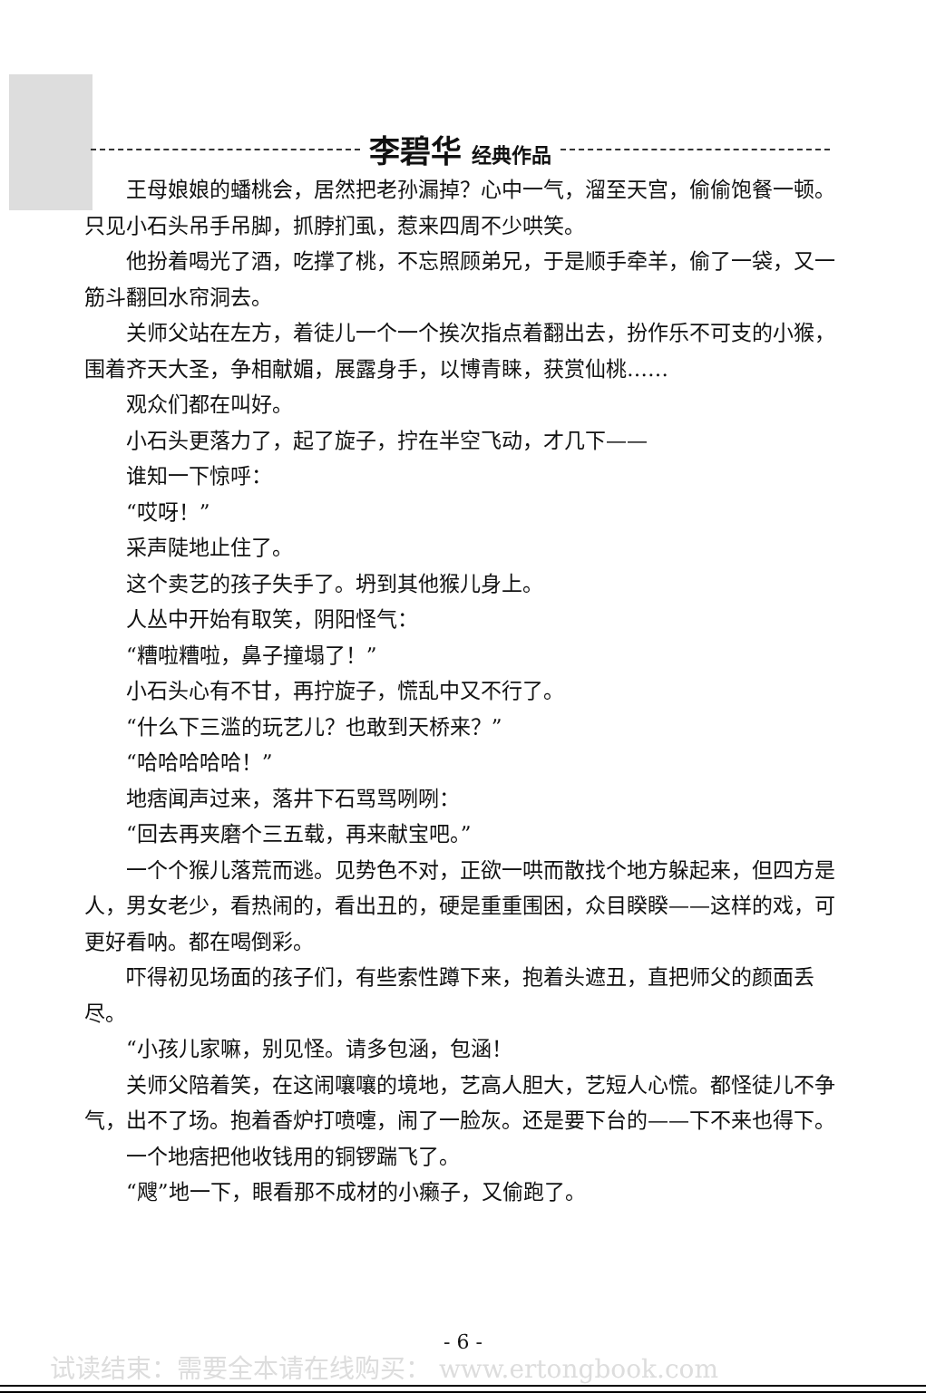李碧华 经典作品
王母娘娘的蟠桃会，居然把老孙漏掉？心中一气，溜至天宫，偷偷饱餐一顿。只见小石头吊手吊脚，抓脖扪虱，惹来四周不少哄笑。
他扮着喝光了酒，吃撑了桃，不忘照顾弟兄，于是顺手牵羊，偷了一袋，又一筋斗翻回水帘洞去。
关师父站在左方，着徒儿一个一个挨次指点着翻出去，扮作乐不可支的小猴，围着齐天大圣，争相献媚，展露身手，以博青睐，获赏仙桃……
观众们都在叫好。
小石头更落力了，起了旋子，拧在半空飞动，才几下——
谁知一下惊呼：
“哎呀！”
采声陡地止住了。
这个卖艺的孩子失手了。坍到其他猴儿身上。
人丛中开始有取笑，阴阳怪气：
“糟啦糟啦，鼻子撞塌了！”
小石头心有不甘，再拧旋子，慌乱中又不行了。
“什么下三滥的玩艺儿？也敢到天桥来？”
“哈哈哈哈哈！”
地痞闻声过来，落井下石骂骂咧咧：
“回去再夹磨个三五载，再来献宝吧。”
一个个猴儿落荒而逃。见势色不对，正欲一哄而散找个地方躲起来，但四方是人，男女老少，看热闹的，看出丑的，硬是重重围困，众目睽睽——这样的戏，可更好看呐。都在喝倒彩。
吓得初见场面的孩子们，有些索性蹲下来，抱着头遮丑，直把师父的颜面丢尽。
“小孩儿家嘛，别见怪。请多包涵，包涵！
关师父陪着笑，在这闹嚷嚷的境地，艺高人胆大，艺短人心慌。都怪徒儿不争气，出不了场。抱着香炉打喷嚏，闹了一脸灰。还是要下台的——下不来也得下。
一个地痞把他收钱用的铜锣踹飞了。
“飕”地一下，眼看那不成材的小癞子，又偷跑了。
- 6 -
试读结束：需要全本请在线购买： www.ertongbook.com